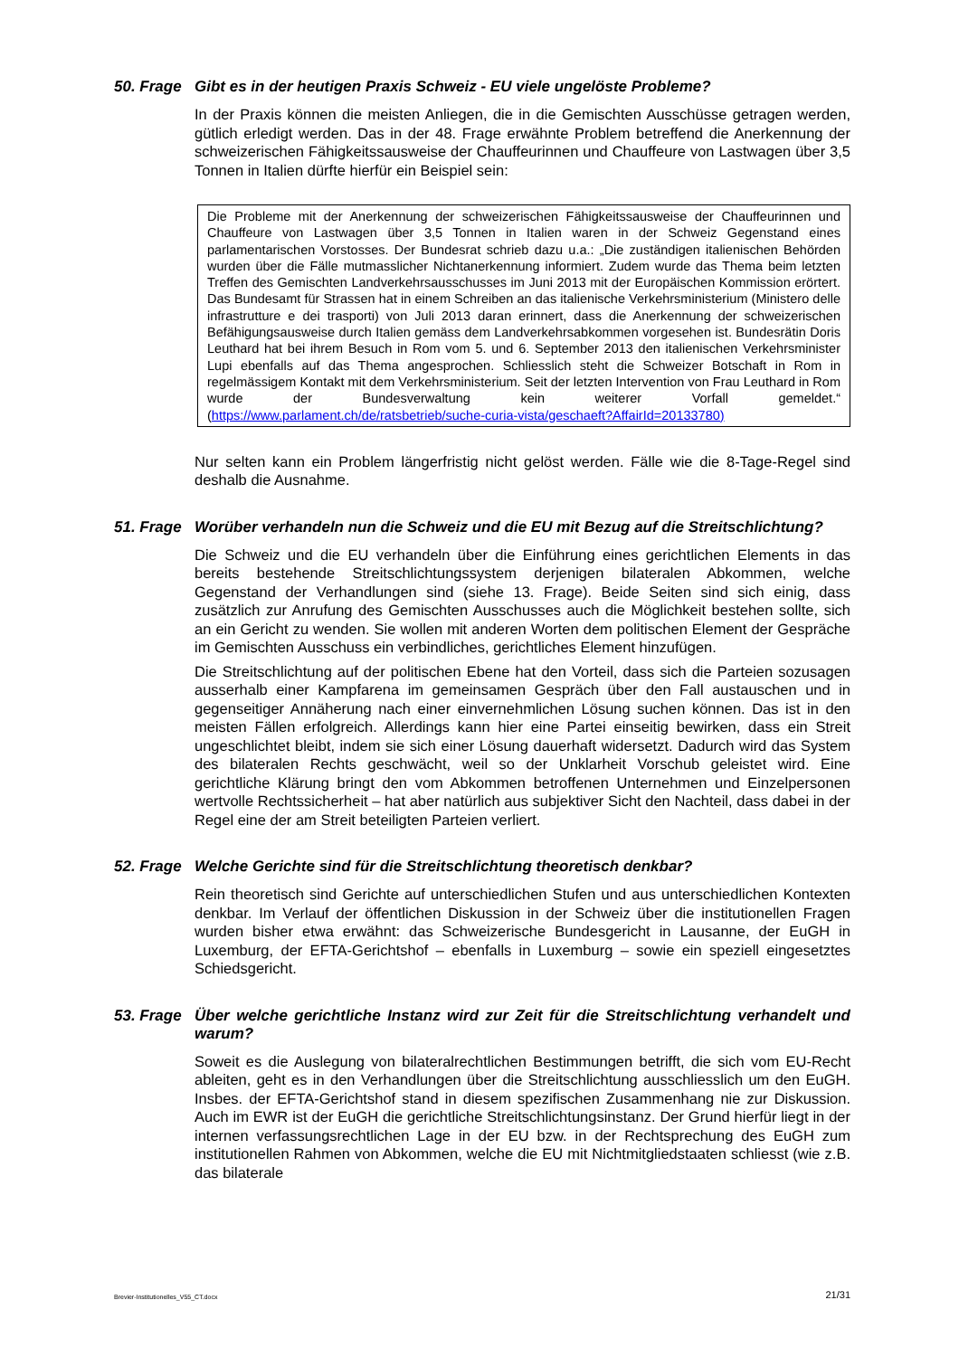50. Frage
Gibt es in der heutigen Praxis Schweiz - EU viele ungelöste Probleme?
In der Praxis können die meisten Anliegen, die in die Gemischten Ausschüsse getragen werden, gütlich erledigt werden. Das in der 48. Frage erwähnte Problem betreffend die Anerkennung der schweizerischen Fähigkeitssausweise der Chauffeurinnen und Chauffeure von Lastwagen über 3,5 Tonnen in Italien dürfte hierfür ein Beispiel sein:
Die Probleme mit der Anerkennung der schweizerischen Fähigkeitssausweise der Chauffeurinnen und Chauffeure von Lastwagen über 3,5 Tonnen in Italien waren in der Schweiz Gegenstand eines parlamentarischen Vorstosses. Der Bundesrat schrieb dazu u.a.: „Die zuständigen italienischen Behörden wurden über die Fälle mutmasslicher Nichtanerkennung informiert. Zudem wurde das Thema beim letzten Treffen des Gemischten Landverkehrsausschusses im Juni 2013 mit der Europäischen Kommission erörtert. Das Bundesamt für Strassen hat in einem Schreiben an das italienische Verkehrsministerium (Ministero delle infrastrutture e dei trasporti) von Juli 2013 daran erinnert, dass die Anerkennung der schweizerischen Befähigungsausweise durch Italien gemäss dem Landverkehrsabkommen vorgesehen ist. Bundesrätin Doris Leuthard hat bei ihrem Besuch in Rom vom 5. und 6. September 2013 den italienischen Verkehrsminister Lupi ebenfalls auf das Thema angesprochen. Schliesslich steht die Schweizer Botschaft in Rom in regelmässigem Kontakt mit dem Verkehrsministerium. Seit der letzten Intervention von Frau Leuthard in Rom wurde der Bundesverwaltung kein weiterer Vorfall gemeldet.“ (https://www.parlament.ch/de/ratsbetrieb/suche-curia-vista/geschaeft?AffairId=20133780)
Nur selten kann ein Problem längerfristig nicht gelöst werden. Fälle wie die 8-Tage-Regel sind deshalb die Ausnahme.
51. Frage
Worüber verhandeln nun die Schweiz und die EU mit Bezug auf die Streitschlichtung?
Die Schweiz und die EU verhandeln über die Einführung eines gerichtlichen Elements in das bereits bestehende Streitschlichtungssystem derjenigen bilateralen Abkommen, welche Gegenstand der Verhandlungen sind (siehe 13. Frage). Beide Seiten sind sich einig, dass zusätzlich zur Anrufung des Gemischten Ausschusses auch die Möglichkeit bestehen sollte, sich an ein Gericht zu wenden. Sie wollen mit anderen Worten dem politischen Element der Gespräche im Gemischten Ausschuss ein verbindliches, gerichtliches Element hinzufügen.
Die Streitschlichtung auf der politischen Ebene hat den Vorteil, dass sich die Parteien sozusagen ausserhalb einer Kampfarena im gemeinsamen Gespräch über den Fall austauschen und in gegenseitiger Annäherung nach einer einvernehmlichen Lösung suchen können. Das ist in den meisten Fällen erfolgreich. Allerdings kann hier eine Partei einseitig bewirken, dass ein Streit ungeschlichtet bleibt, indem sie sich einer Lösung dauerhaft widersetzt. Dadurch wird das System des bilateralen Rechts geschwächt, weil so der Unklarheit Vorschub geleistet wird. Eine gerichtliche Klärung bringt den vom Abkommen betroffenen Unternehmen und Einzelpersonen wertvolle Rechtssicherheit – hat aber natürlich aus subjektiver Sicht den Nachteil, dass dabei in der Regel eine der am Streit beteiligten Parteien verliert.
52. Frage
Welche Gerichte sind für die Streitschlichtung theoretisch denkbar?
Rein theoretisch sind Gerichte auf unterschiedlichen Stufen und aus unterschiedlichen Kontexten denkbar. Im Verlauf der öffentlichen Diskussion in der Schweiz über die institutionellen Fragen wurden bisher etwa erwähnt: das Schweizerische Bundesgericht in Lausanne, der EuGH in Luxemburg, der EFTA-Gerichtshof – ebenfalls in Luxemburg – sowie ein speziell eingesetztes Schiedsgericht.
53. Frage
Über welche gerichtliche Instanz wird zur Zeit für die Streitschlichtung verhandelt und warum?
Soweit es die Auslegung von bilateralrechtlichen Bestimmungen betrifft, die sich vom EU-Recht ableiten, geht es in den Verhandlungen über die Streitschlichtung ausschliesslich um den EuGH. Insbes. der EFTA-Gerichtshof stand in diesem spezifischen Zusammenhang nie zur Diskussion. Auch im EWR ist der EuGH die gerichtliche Streitschlichtungsinstanz. Der Grund hierfür liegt in der internen verfassungsrechtlichen Lage in der EU bzw. in der Rechtsprechung des EuGH zum institutionellen Rahmen von Abkommen, welche die EU mit Nichtmitgliedstaaten schliesst (wie z.B. das bilaterale
Brevier-Institutionelles_V55_CT.docx 21/31